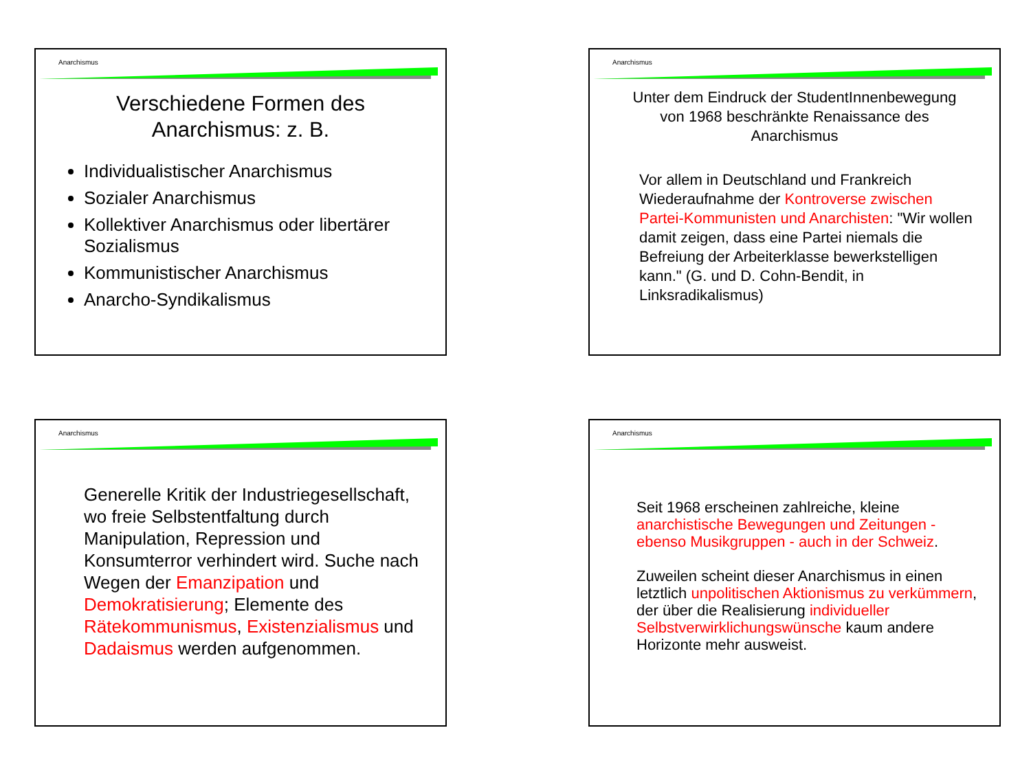Anarchismus
Verschiedene Formen des
Anarchismus: z. B.
Individualistischer Anarchismus
Sozialer Anarchismus
Kollektiver Anarchismus oder libertärer Sozialismus
Kommunistischer Anarchismus
Anarcho-Syndikalismus
Anarchismus
Unter dem Eindruck der StudentInnenbewegung
von 1968 beschränkte Renaissance des
Anarchismus
Vor allem in Deutschland und Frankreich Wiederaufnahme der Kontroverse zwischen Partei-Kommunisten und Anarchisten: "Wir wollen damit zeigen, dass eine Partei niemals die Befreiung der Arbeiterklasse bewerkstelligen kann." (G. und D. Cohn-Bendit, in Linksradikalismus)
Anarchismus
Generelle Kritik der Industriegesellschaft, wo freie Selbstentfaltung durch Manipulation, Repression und Konsumterror verhindert wird. Suche nach Wegen der Emanzipation und Demokratisierung; Elemente des Rätekommunismus, Existenzialismus und Dadaismus werden aufgenommen.
Anarchismus
Seit 1968 erscheinen zahlreiche, kleine anarchistische Bewegungen und Zeitungen - ebenso Musikgruppen - auch in der Schweiz.
Zuweilen scheint dieser Anarchismus in einen letztlich unpolitischen Aktionismus zu verkümmern, der über die Realisierung individueller Selbstverwirklichungswünsche kaum andere Horizonte mehr ausweist.